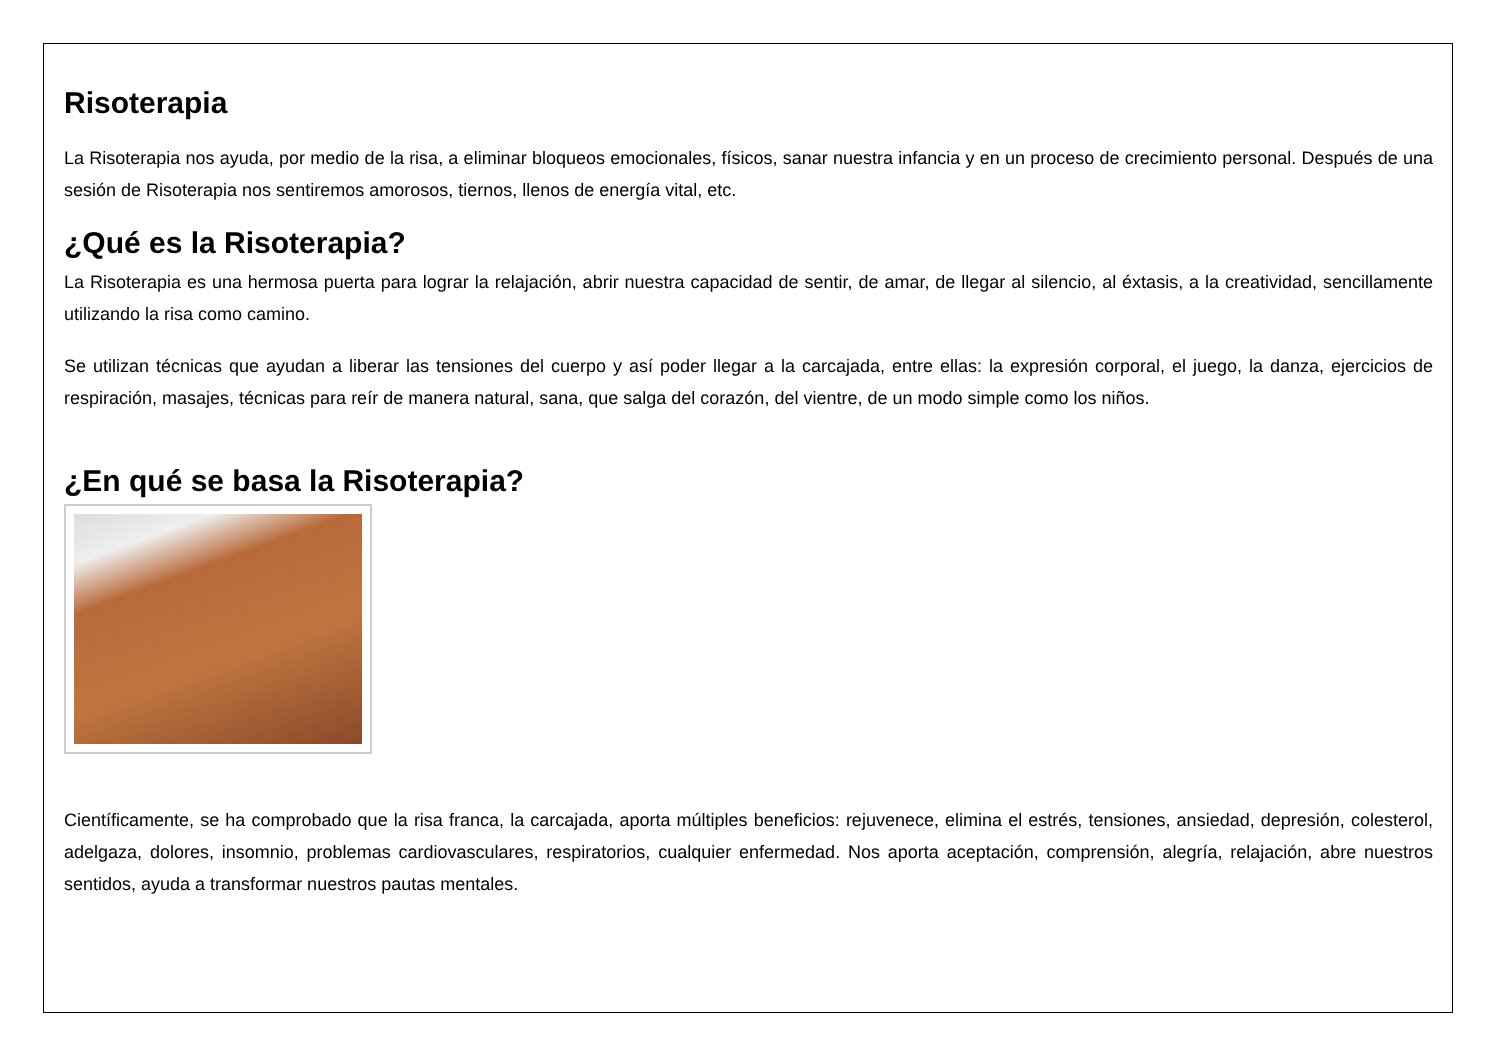Risoterapia
La Risoterapia nos ayuda, por medio de la risa, a eliminar bloqueos emocionales, físicos, sanar nuestra infancia y en un proceso de crecimiento personal. Después de una sesión de Risoterapia nos sentiremos amorosos, tiernos, llenos de energía vital, etc.
¿Qué es la Risoterapia?
La Risoterapia es una hermosa puerta para lograr la relajación, abrir nuestra capacidad de sentir, de amar, de llegar al silencio, al éxtasis, a la creatividad, sencillamente utilizando la risa como camino.
Se utilizan técnicas que ayudan a liberar las tensiones del cuerpo y así poder llegar a la carcajada, entre ellas: la expresión corporal, el juego, la danza, ejercicios de respiración, masajes, técnicas para reír de manera natural, sana, que salga del corazón, del vientre, de un modo simple como los niños.
¿En qué se basa la Risoterapia?
Científicamente, se ha comprobado que la risa franca, la carcajada, aporta múltiples beneficios: rejuvenece, elimina el estrés, tensiones, ansiedad, depresión, colesterol, adelgaza, dolores, insomnio, problemas cardiovasculares, respiratorios, cualquier enfermedad. Nos aporta aceptación, comprensión, alegría, relajación, abre nuestros sentidos, ayuda a transformar nuestros pautas mentales.